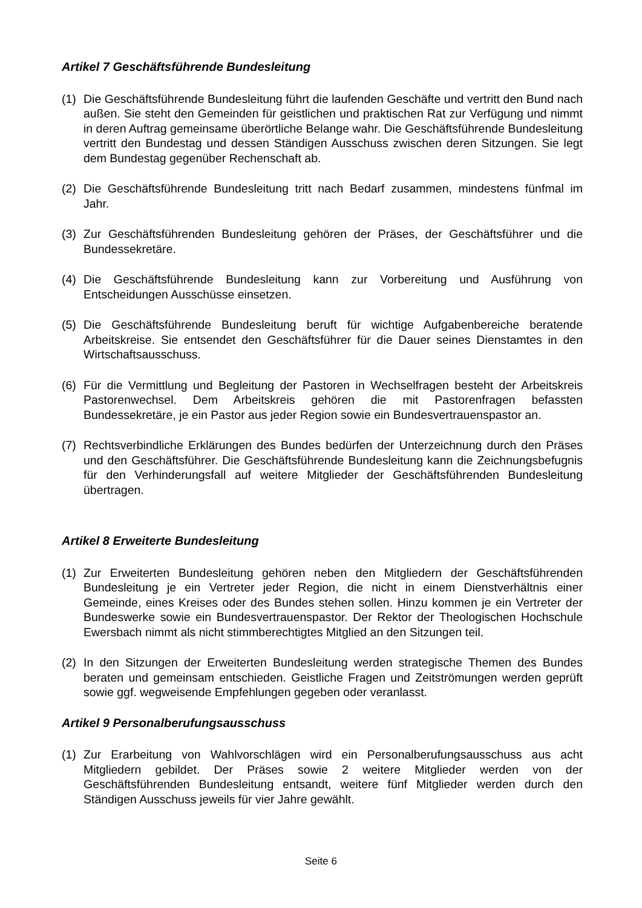Artikel 7 Geschäftsführende Bundesleitung
(1) Die Geschäftsführende Bundesleitung führt die laufenden Geschäfte und vertritt den Bund nach außen. Sie steht den Gemeinden für geistlichen und praktischen Rat zur Verfügung und nimmt in deren Auftrag gemeinsame überörtliche Belange wahr. Die Geschäftsführende Bundesleitung vertritt den Bundestag und dessen Ständigen Ausschuss zwischen deren Sitzungen. Sie legt dem Bundestag gegenüber Rechenschaft ab.
(2) Die Geschäftsführende Bundesleitung tritt nach Bedarf zusammen, mindestens fünfmal im Jahr.
(3) Zur Geschäftsführenden Bundesleitung gehören der Präses, der Geschäftsführer und die Bundessekretäre.
(4) Die Geschäftsführende Bundesleitung kann zur Vorbereitung und Ausführung von Entscheidungen Ausschüsse einsetzen.
(5) Die Geschäftsführende Bundesleitung beruft für wichtige Aufgabenbereiche beratende Arbeitskreise. Sie entsendet den Geschäftsführer für die Dauer seines Dienstamtes in den Wirtschaftsausschuss.
(6) Für die Vermittlung und Begleitung der Pastoren in Wechselfragen besteht der Arbeitskreis Pastorenwechsel. Dem Arbeitskreis gehören die mit Pastorenfragen befassten Bundessekretäre, je ein Pastor aus jeder Region sowie ein Bundesvertrauenspastor an.
(7) Rechtsverbindliche Erklärungen des Bundes bedürfen der Unterzeichnung durch den Präses und den Geschäftsführer. Die Geschäftsführende Bundesleitung kann die Zeichnungsbefugnis für den Verhinderungsfall auf weitere Mitglieder der Geschäftsführenden Bundesleitung übertragen.
Artikel 8 Erweiterte Bundesleitung
(1) Zur Erweiterten Bundesleitung gehören neben den Mitgliedern der Geschäftsführenden Bundesleitung je ein Vertreter jeder Region, die nicht in einem Dienstverhältnis einer Gemeinde, eines Kreises oder des Bundes stehen sollen. Hinzu kommen je ein Vertreter der Bundeswerke sowie ein Bundesvertrauenspastor. Der Rektor der Theologischen Hochschule Ewersbach nimmt als nicht stimmberechtigtes Mitglied an den Sitzungen teil.
(2) In den Sitzungen der Erweiterten Bundesleitung werden strategische Themen des Bundes beraten und gemeinsam entschieden. Geistliche Fragen und Zeitströmungen werden geprüft sowie ggf. wegweisende Empfehlungen gegeben oder veranlasst.
Artikel 9 Personalberufungsausschuss
(1) Zur Erarbeitung von Wahlvorschlägen wird ein Personalberufungsausschuss aus acht Mitgliedern gebildet. Der Präses sowie 2 weitere Mitglieder werden von der Geschäftsführenden Bundesleitung entsandt, weitere fünf Mitglieder werden durch den Ständigen Ausschuss jeweils für vier Jahre gewählt.
Seite 6